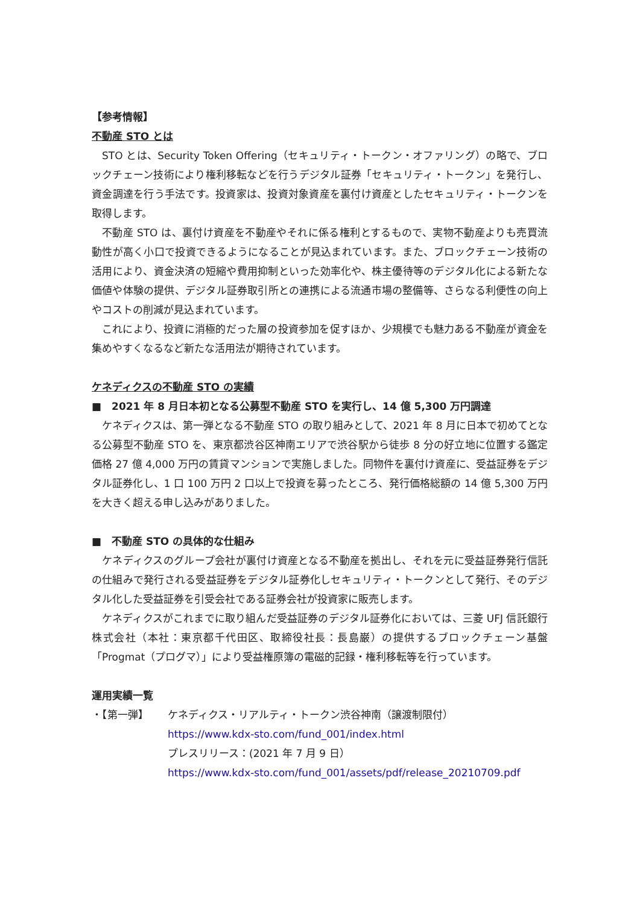【参考情報】
不動産 STO とは
STO とは、Security Token Offering（セキュリティ・トークン・オファリング）の略で、ブロックチェーン技術により権利移転などを行うデジタル証券「セキュリティ・トークン」を発行し、資金調達を行う手法です。投資家は、投資対象資産を裏付け資産としたセキュリティ・トークンを取得します。
不動産 STO は、裏付け資産を不動産やそれに係る権利とするもので、実物不動産よりも売買流動性が高く小口で投資できるようになることが見込まれています。また、ブロックチェーン技術の活用により、資金決済の短縮や費用抑制といった効率化や、株主優待等のデジタル化による新たな価値や体験の提供、デジタル証券取引所との連携による流通市場の整備等、さらなる利便性の向上やコストの削減が見込まれています。
これにより、投資に消極的だった層の投資参加を促すほか、少規模でも魅力ある不動産が資金を集めやすくなるなど新たな活用法が期待されています。
ケネディクスの不動産 STO の実績
■　2021 年 8 月日本初となる公募型不動産 STO を実行し、14 億 5,300 万円調達
ケネディクスは、第一弾となる不動産 STO の取り組みとして、2021 年 8 月に日本で初めてとなる公募型不動産 STO を、東京都渋谷区神南エリアで渋谷駅から徒歩 8 分の好立地に位置する鑑定価格 27 億 4,000 万円の賃貸マンションで実施しました。同物件を裏付け資産に、受益証券をデジタル証券化し、1 口 100 万円 2 口以上で投資を募ったところ、発行価格総額の 14 億 5,300 万円を大きく超える申し込みがありました。
■　不動産 STO の具体的な仕組み
ケネディクスのグループ会社が裏付け資産となる不動産を拠出し、それを元に受益証券発行信託の仕組みで発行される受益証券をデジタル証券化しセキュリティ・トークンとして発行、そのデジタル化した受益証券を引受会社である証券会社が投資家に販売します。
ケネディクスがこれまでに取り組んだ受益証券のデジタル証券化においては、三菱 UFJ 信託銀行株式会社（本社：東京都千代田区、取締役社長：長島巌）の提供するブロックチェーン基盤「Progmat（プログマ）」により受益権原簿の電磁的記録・権利移転等を行っています。
運用実績一覧
・【第一弾】 ケネディクス・リアルティ・トークン渋谷神南（譲渡制限付）
https://www.kdx-sto.com/fund_001/index.html
プレスリリース：(2021 年 7 月 9 日）
https://www.kdx-sto.com/fund_001/assets/pdf/release_20210709.pdf